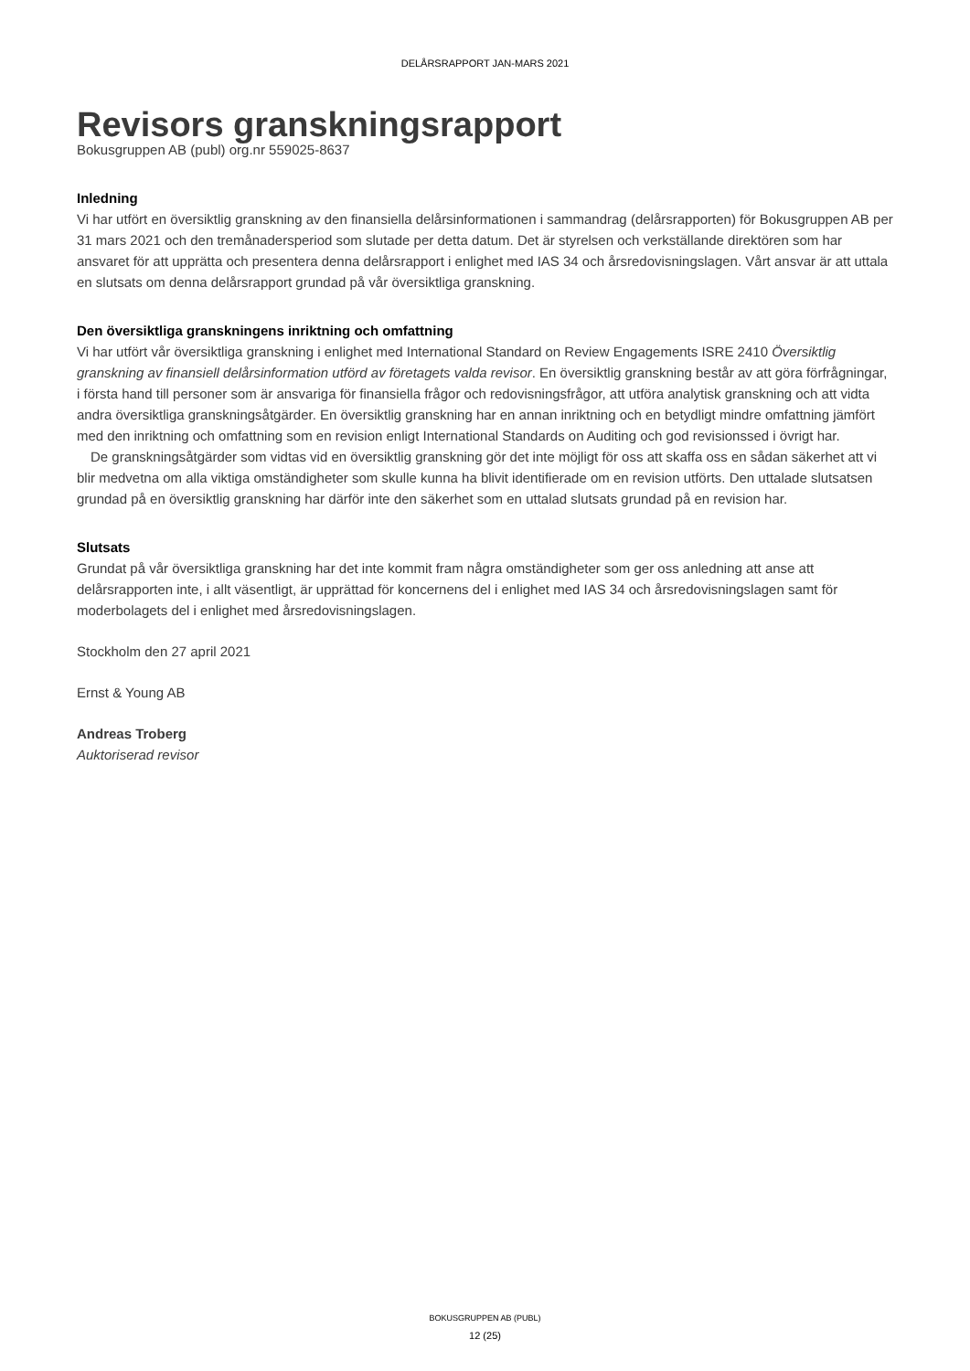DELÅRSRAPPORT JAN-MARS 2021
Revisors granskningsrapport
Bokusgruppen AB (publ) org.nr 559025-8637
Inledning
Vi har utfört en översiktlig granskning av den finansiella delårsinformationen i sammandrag (delårsrapporten) för Bokusgruppen AB per 31 mars 2021 och den tremånadersperiod som slutade per detta datum. Det är styrelsen och verkställande direktören som har ansvaret för att upprätta och presentera denna delårsrapport i enlighet med IAS 34 och årsredovisningslagen. Vårt ansvar är att uttala en slutsats om denna delårsrapport grundad på vår översiktliga granskning.
Den översiktliga granskningens inriktning och omfattning
Vi har utfört vår översiktliga granskning i enlighet med International Standard on Review Engagements ISRE 2410 Översiktlig granskning av finansiell delårsinformation utförd av företagets valda revisor. En översiktlig granskning består av att göra förfrågningar, i första hand till personer som är ansvariga för finansiella frågor och redovisningsfrågor, att utföra analytisk granskning och att vidta andra översiktliga granskningsåtgärder. En översiktlig granskning har en annan inriktning och en betydligt mindre omfattning jämfört med den inriktning och omfattning som en revision enligt International Standards on Auditing och god revisionssed i övrigt har.
De granskningsåtgärder som vidtas vid en översiktlig granskning gör det inte möjligt för oss att skaffa oss en sådan säkerhet att vi blir medvetna om alla viktiga omständigheter som skulle kunna ha blivit identifierade om en revision utförts. Den uttalade slutsatsen grundad på en översiktlig granskning har därför inte den säkerhet som en uttalad slutsats grundad på en revision har.
Slutsats
Grundat på vår översiktliga granskning har det inte kommit fram några omständigheter som ger oss anledning att anse att delårsrapporten inte, i allt väsentligt, är upprättad för koncernens del i enlighet med IAS 34 och årsredovisningslagen samt för moderbolagets del i enlighet med årsredovisningslagen.
Stockholm den 27 april 2021
Ernst & Young AB
Andreas Troberg
Auktoriserad revisor
BOKUSGRUPPEN AB (PUBL)
12 (25)